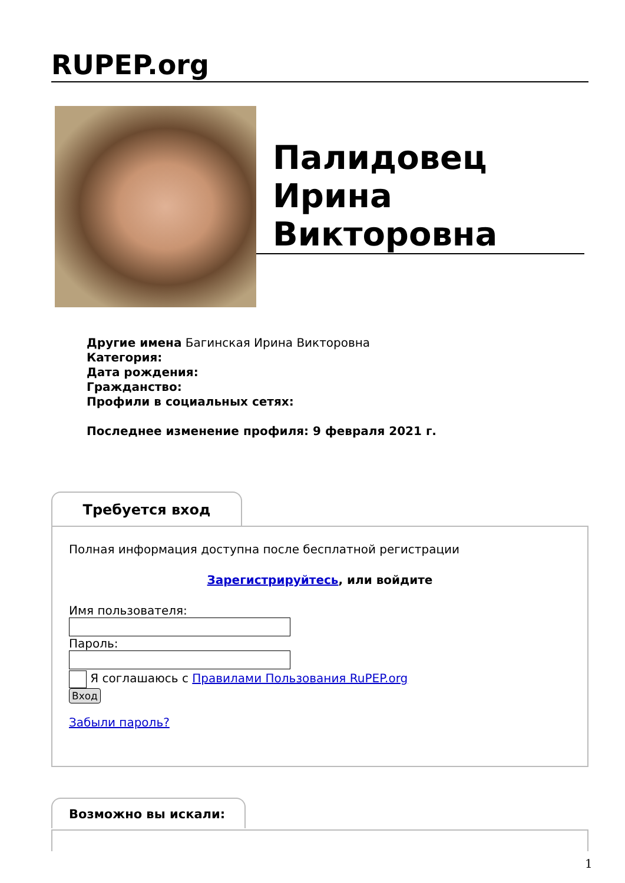RUPEP.org
Палидовец Ирина Викторовна
Другие имена Багинская Ирина Викторовна
Категория:
Дата рождения:
Гражданство:
Профили в социальных сетях:
Последнее изменение профиля: 9 февраля 2021 г.
Требуется вход
Полная информация доступна после бесплатной регистрации
Зарегистрируйтесь, или войдите
Имя пользователя:Пароль:
Я соглашаюсь с Правилами Пользования RuPEP.org
Вход
Забыли пароль?
Возможно вы искали:
1